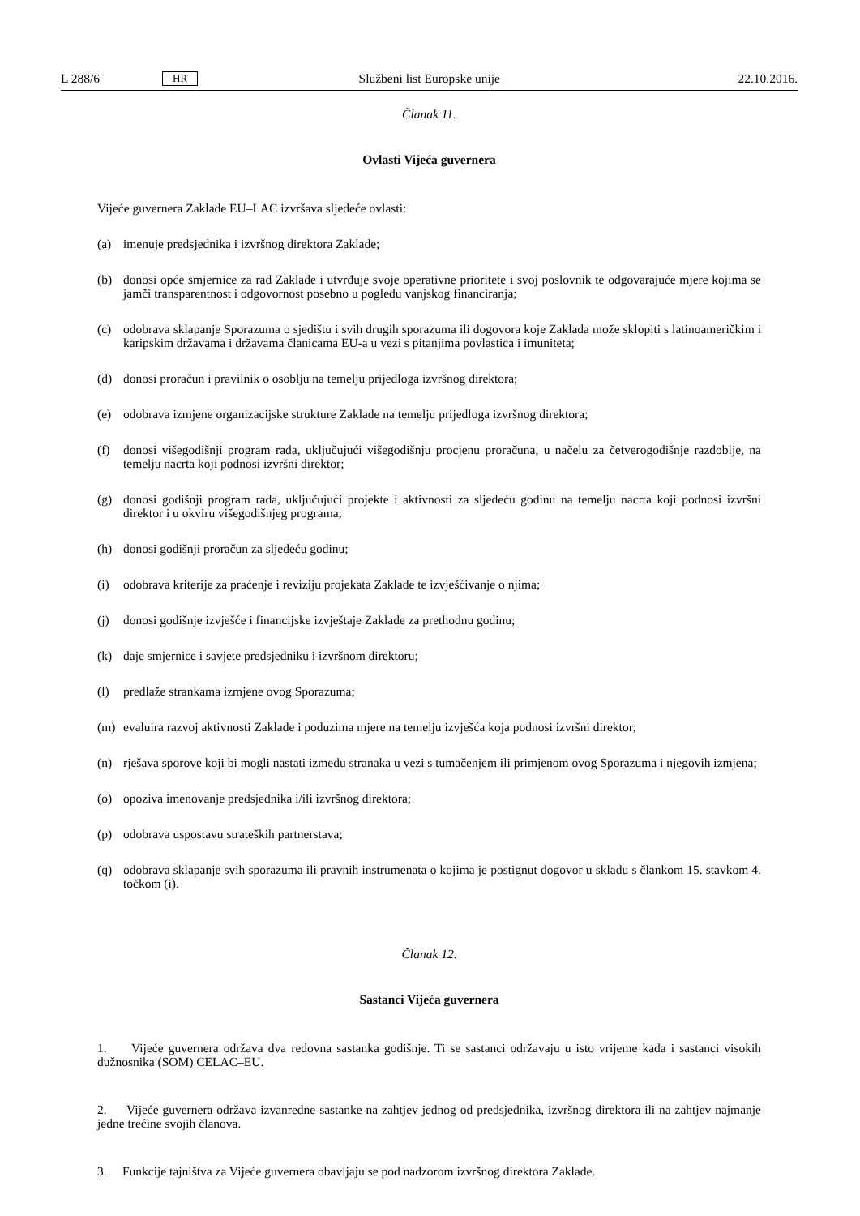L 288/6 HR Službeni list Europske unije 22.10.2016.
Članak 11.
Ovlasti Vijeća guvernera
Vijeće guvernera Zaklade EU–LAC izvršava sljedeće ovlasti:
(a) imenuje predsjednika i izvršnog direktora Zaklade;
(b) donosi opće smjernice za rad Zaklade i utvrđuje svoje operativne prioritete i svoj poslovnik te odgovarajuće mjere kojima se jamči transparentnost i odgovornost posebno u pogledu vanjskog financiranja;
(c) odobrava sklapanje Sporazuma o sjedištu i svih drugih sporazuma ili dogovora koje Zaklada može sklopiti s latinoameričkim i karipskim državama i državama članicama EU-a u vezi s pitanjima povlastica i imuniteta;
(d) donosi proračun i pravilnik o osoblju na temelju prijedloga izvršnog direktora;
(e) odobrava izmjene organizacijske strukture Zaklade na temelju prijedloga izvršnog direktora;
(f) donosi višegodišnji program rada, uključujući višegodišnju procjenu proračuna, u načelu za četverogodišnje razdoblje, na temelju nacrta koji podnosi izvršni direktor;
(g) donosi godišnji program rada, uključujući projekte i aktivnosti za sljedeću godinu na temelju nacrta koji podnosi izvršni direktor i u okviru višegodišnjeg programa;
(h) donosi godišnji proračun za sljedeću godinu;
(i) odobrava kriterije za praćenje i reviziju projekata Zaklade te izvješćivanje o njima;
(j) donosi godišnje izvješće i financijske izvještaje Zaklade za prethodnu godinu;
(k) daje smjernice i savjete predsjedniku i izvršnom direktoru;
(l) predlaže strankama izmjene ovog Sporazuma;
(m) evaluira razvoj aktivnosti Zaklade i poduzima mjere na temelju izvješća koja podnosi izvršni direktor;
(n) rješava sporove koji bi mogli nastati između stranaka u vezi s tumačenjem ili primjenom ovog Sporazuma i njegovih izmjena;
(o) opoziva imenovanje predsjednika i/ili izvršnog direktora;
(p) odobrava uspostavu strateških partnerstava;
(q) odobrava sklapanje svih sporazuma ili pravnih instrumenata o kojima je postignut dogovor u skladu s člankom 15. stavkom 4. točkom (i).
Članak 12.
Sastanci Vijeća guvernera
1. Vijeće guvernera održava dva redovna sastanka godišnje. Ti se sastanci održavaju u isto vrijeme kada i sastanci visokih dužnosnika (SOM) CELAC–EU.
2. Vijeće guvernera održava izvanredne sastanke na zahtjev jednog od predsjednika, izvršnog direktora ili na zahtjev najmanje jedne trećine svojih članova.
3. Funkcije tajništva za Vijeće guvernera obavljaju se pod nadzorom izvršnog direktora Zaklade.